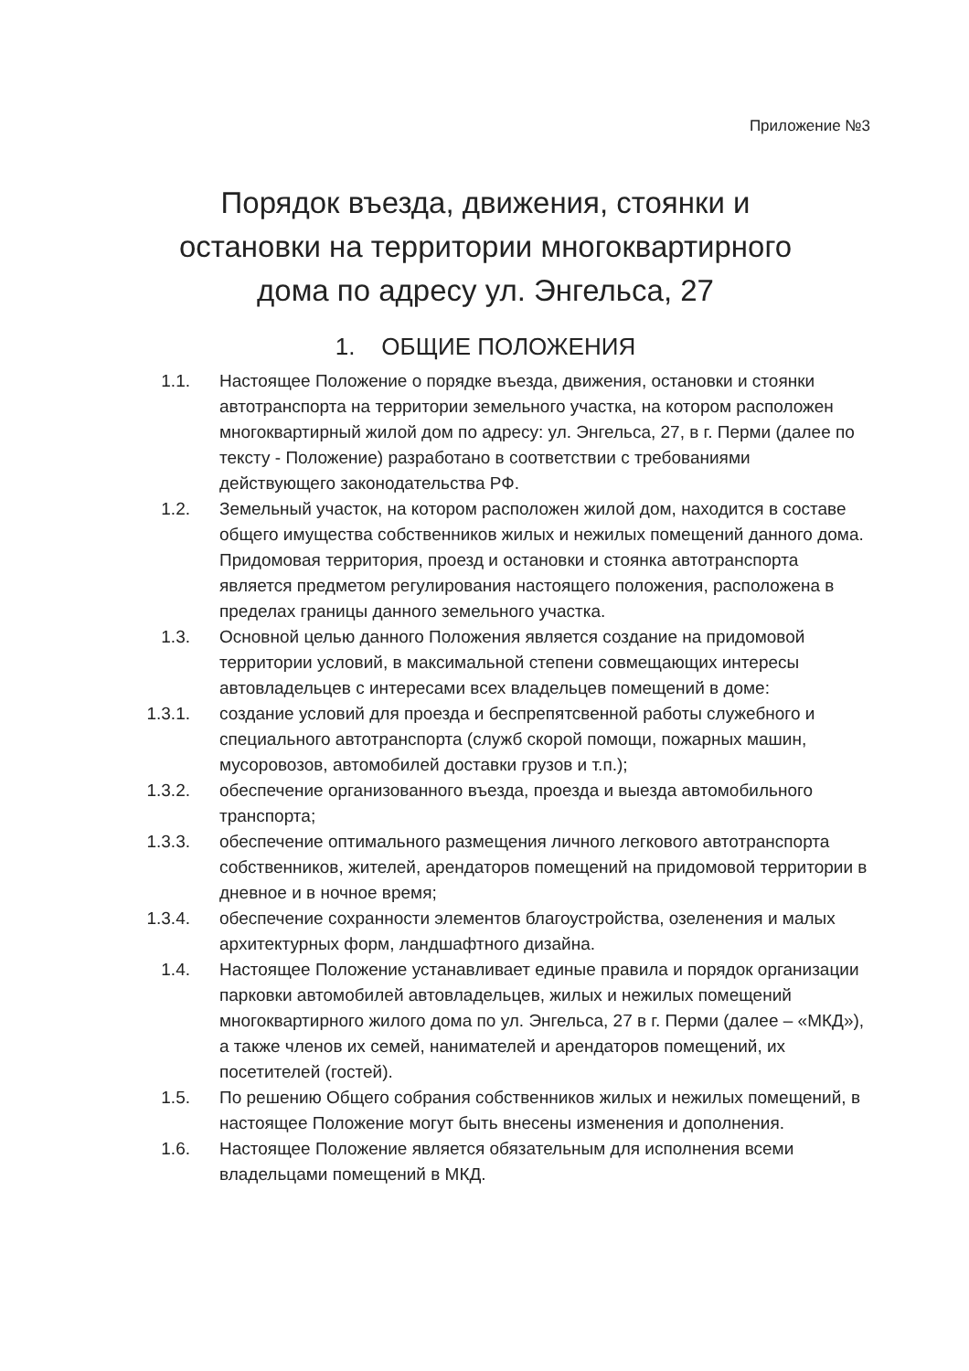Приложение №3
Порядок въезда, движения, стоянки и
остановки на территории многоквартирного
дома по адресу ул. Энгельса, 27
1. ОБЩИЕ ПОЛОЖЕНИЯ
1.1. Настоящее Положение о порядке въезда, движения, остановки и стоянки автотранспорта на территории земельного участка, на котором расположен многоквартирный жилой дом по адресу: ул. Энгельса, 27, в г. Перми (далее по тексту - Положение) разработано в соответствии с требованиями действующего законодательства РФ.
1.2. Земельный участок, на котором расположен жилой дом, находится в составе общего имущества собственников жилых и нежилых помещений данного дома. Придомовая территория, проезд и остановки и стоянка автотранспорта является предметом регулирования настоящего положения, расположена в пределах границы данного земельного участка.
1.3. Основной целью данного Положения является создание на придомовой территории условий, в максимальной степени совмещающих интересы автовладельцев с интересами всех владельцев помещений в доме:
1.3.1. создание условий для проезда и беспрепятсвенной работы служебного и специального автотранспорта (служб скорой помощи, пожарных машин, мусоровозов, автомобилей доставки грузов и т.п.);
1.3.2. обеспечение организованного въезда, проезда и выезда автомобильного транспорта;
1.3.3. обеспечение оптимального размещения личного легкового автотранспорта собственников, жителей, арендаторов помещений на придомовой территории в дневное и в ночное время;
1.3.4. обеспечение сохранности элементов благоустройства, озеленения и малых архитектурных форм, ландшафтного дизайна.
1.4. Настоящее Положение устанавливает единые правила и порядок организации парковки автомобилей автовладельцев, жилых и нежилых помещений многоквартирного жилого дома по ул. Энгельса, 27 в г. Перми (далее – «МКД»), а также членов их семей, нанимателей и арендаторов помещений, их посетителей (гостей).
1.5. По решению Общего собрания собственников жилых и нежилых помещений, в настоящее Положение могут быть внесены изменения и дополнения.
1.6. Настоящее Положение является обязательным для исполнения всеми владельцами помещений в МКД.